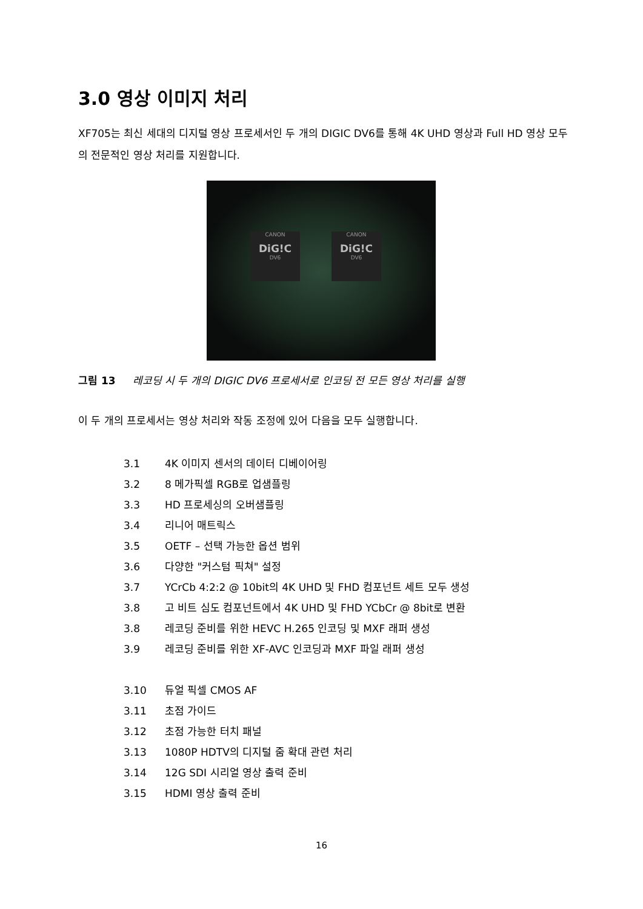3.0 영상 이미지 처리
XF705는 최신 세대의 디지털 영상 프로세서인 두 개의 DIGIC DV6를 통해 4K UHD 영상과 Full HD 영상 모두의 전문적인 영상 처리를 지원합니다.
CANON
DiG!C
DV6
CANON
DiG!C
DV6
그림 13 레코딩 시 두 개의 DIGIC DV6 프로세서로 인코딩 전 모든 영상 처리를 실행
이 두 개의 프로세서는 영상 처리와 작동 조정에 있어 다음을 모두 실행합니다.
3.1 4K 이미지 센서의 데이터 디베이어링
3.2 8 메가픽셀 RGB로 업샘플링
3.3 HD 프로세싱의 오버샘플링
3.4 리니어 매트릭스
3.5 OETF – 선택 가능한 옵션 범위
3.6 다양한 "커스텀 픽쳐" 설정
3.7 YCrCb 4:2:2 @ 10bit의 4K UHD 및 FHD 컴포넌트 세트 모두 생성
3.8 고 비트 심도 컴포넌트에서 4K UHD 및 FHD YCbCr @ 8bit로 변환
3.8 레코딩 준비를 위한 HEVC H.265 인코딩 및 MXF 래퍼 생성
3.9 레코딩 준비를 위한 XF-AVC 인코딩과 MXF 파일 래퍼 생성
3.10 듀얼 픽셀 CMOS AF
3.11 초점 가이드
3.12 초점 가능한 터치 패널
3.13 1080P HDTV의 디지털 줌 확대 관련 처리
3.14 12G SDI 시리얼 영상 출력 준비
3.15 HDMI 영상 출력 준비
16